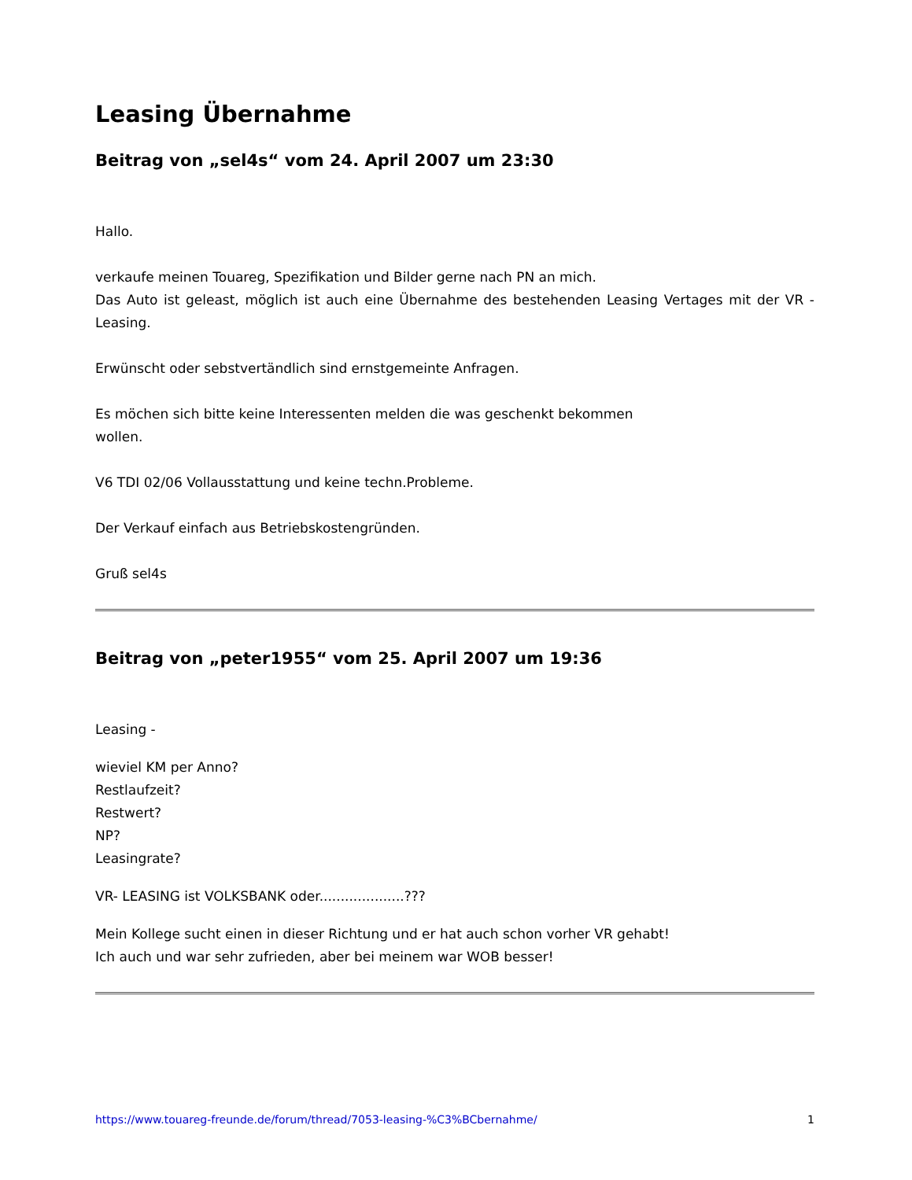Leasing Übernahme
Beitrag von „sel4s“ vom 24. April 2007 um 23:30
Hallo.
verkaufe meinen Touareg, Spezifikation und Bilder gerne nach PN an mich.
Das Auto ist geleast, möglich ist auch eine Übernahme des bestehenden Leasing Vertages mit der VR - Leasing.
Erwünscht oder sebstvertändlich sind ernstgemeinte Anfragen.
Es möchen sich bitte keine Interessenten melden die was geschenkt bekommen
wollen.
V6 TDI 02/06 Vollausstattung und keine techn.Probleme.
Der Verkauf einfach aus Betriebskostengründen.
Gruß sel4s
Beitrag von „peter1955“ vom 25. April 2007 um 19:36
Leasing -
wieviel KM per Anno?
Restlaufzeit?
Restwert?
NP?
Leasingrate?
VR- LEASING ist VOLKSBANK oder....................???
Mein Kollege sucht einen in dieser Richtung und er hat auch schon vorher VR gehabt!
Ich auch und war sehr zufrieden, aber bei meinem war WOB besser!
https://www.touareg-freunde.de/forum/thread/7053-leasing-%C3%BCbernahme/ 1